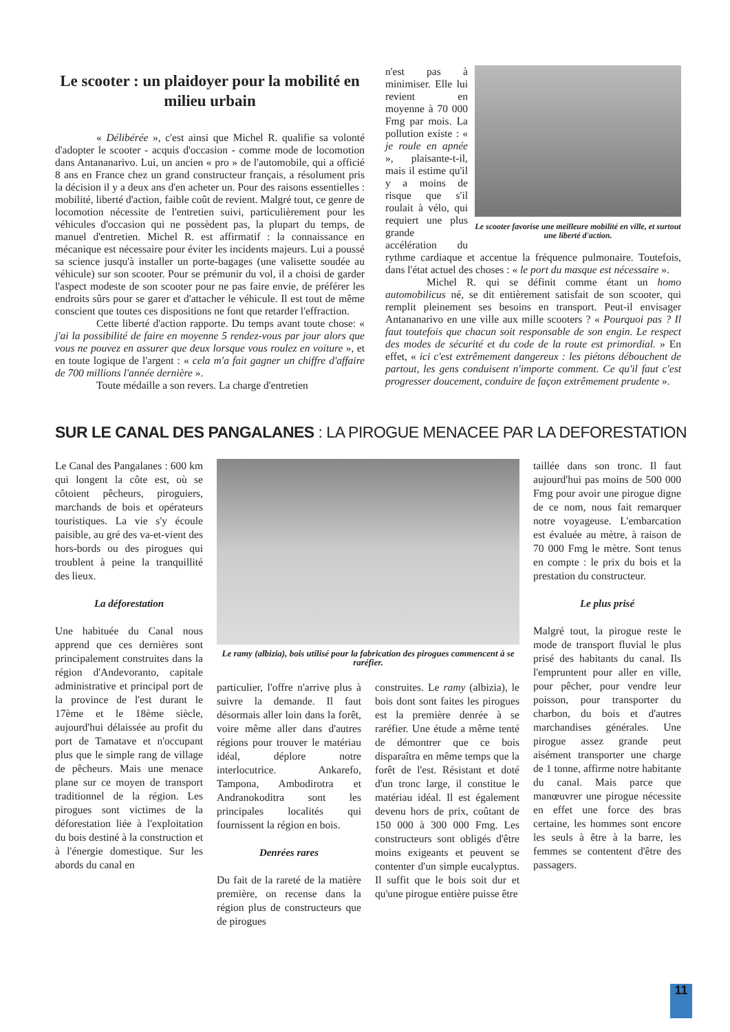Le scooter : un plaidoyer pour la mobilité en milieu urbain
« Délibérée », c'est ainsi que Michel R. qualifie sa volonté d'adopter le scooter - acquis d'occasion - comme mode de locomotion dans Antananarivo. Lui, un ancien « pro » de l'automobile, qui a officié 8 ans en France chez un grand constructeur français, a résolument pris la décision il y a deux ans d'en acheter un. Pour des raisons essentielles : mobilité, liberté d'action, faible coût de revient. Malgré tout, ce genre de locomotion nécessite de l'entretien suivi, particulièrement pour les véhicules d'occasion qui ne possèdent pas, la plupart du temps, de manuel d'entretien. Michel R. est affirmatif : la connaissance en mécanique est nécessaire pour éviter les incidents majeurs. Lui a poussé sa science jusqu'à installer un porte-bagages (une valisette soudée au véhicule) sur son scooter. Pour se prémunir du vol, il a choisi de garder l'aspect modeste de son scooter pour ne pas faire envie, de préférer les endroits sûrs pour se garer et d'attacher le véhicule. Il est tout de même conscient que toutes ces dispositions ne font que retarder l'effraction.
Cette liberté d'action rapporte. Du temps avant toute chose: « j'ai la possibilité de faire en moyenne 5 rendez-vous par jour alors que vous ne pouvez en assurer que deux lorsque vous roulez en voiture », et en toute logique de l'argent : « cela m'a fait gagner un chiffre d'affaire de 700 millions l'année dernière ».
Toute médaille a son revers. La charge d'entretien
Le scooter favorise une meilleure mobilité en ville, et surtout une liberté d'action.
n'est pas à minimiser. Elle lui revient en moyenne à 70 000 Fmg par mois. La pollution existe : « je roule en apnée », plaisante-t-il, mais il estime qu'il y a moins de risque que s'il roulait à vélo, qui requiert une plus grande accélération du rythme cardiaque et accentue la fréquence pulmonaire. Toutefois, dans l'état actuel des choses : « le port du masque est nécessaire ».
Michel R. qui se définit comme étant un homo automobilicus né, se dit entièrement satisfait de son scooter, qui remplit pleinement ses besoins en transport. Peut-il envisager Antananarivo en une ville aux mille scooters ? « Pourquoi pas ? Il faut toutefois que chacun soit responsable de son engin. Le respect des modes de sécurité et du code de la route est primordial. » En effet, « ici c'est extrêmement dangereux : les piétons débouchent de partout, les gens conduisent n'importe comment. Ce qu'il faut c'est progresser doucement, conduire de façon extrêmement prudente ».
SUR LE CANAL DES PANGALANES : LA PIROGUE MENACEE PAR LA DEFORESTATION
Le Canal des Pangalanes : 600 km qui longent la côte est, où se côtoient pêcheurs, piroguiers, marchands de bois et opérateurs touristiques. La vie s'y écoule paisible, au gré des va-et-vient des hors-bords ou des pirogues qui troublent à peine la tranquillité des lieux.
La déforestation
Une habituée du Canal nous apprend que ces dernières sont principalement construites dans la région d'Andevoranto, capitale administrative et principal port de la province de l'est durant le 17ème et le 18ème siècle, aujourd'hui délaissée au profit du port de Tamatave et n'occupant plus que le simple rang de village de pêcheurs. Mais une menace plane sur ce moyen de transport traditionnel de la région. Les pirogues sont victimes de la déforestation liée à l'exploitation du bois destiné à la construction et à l'énergie domestique. Sur les abords du canal en
Le ramy (albizia), bois utilisé pour la fabrication des pirogues commencent à se raréfier.
particulier, l'offre n'arrive plus à suivre la demande. Il faut désormais aller loin dans la forêt, voire même aller dans d'autres régions pour trouver le matériau idéal, déplore notre interlocutrice. Ankarefo, Tampona, Ambodirotra et Andranokoditra sont les principales localités qui fournissent la région en bois.
Denrées rares
Du fait de la rareté de la matière première, on recense dans la région plus de constructeurs que de pirogues
construites. Le ramy (albizia), le bois dont sont faites les pirogues est la première denrée à se raréfier. Une étude a même tenté de démontrer que ce bois disparaîtra en même temps que la forêt de l'est. Résistant et doté d'un tronc large, il constitue le matériau idéal. Il est également devenu hors de prix, coûtant de 150 000 à 300 000 Fmg. Les constructeurs sont obligés d'être moins exigeants et peuvent se contenter d'un simple eucalyptus. Il suffit que le bois soit dur et qu'une pirogue entière puisse être
taillée dans son tronc. Il faut aujourd'hui pas moins de 500 000 Fmg pour avoir une pirogue digne de ce nom, nous fait remarquer notre voyageuse. L'embarcation est évaluée au mètre, à raison de 70 000 Fmg le mètre. Sont tenus en compte : le prix du bois et la prestation du constructeur.
Le plus prisé
Malgré tout, la pirogue reste le mode de transport fluvial le plus prisé des habitants du canal. Ils l'empruntent pour aller en ville, pour pêcher, pour vendre leur poisson, pour transporter du charbon, du bois et d'autres marchandises générales. Une pirogue assez grande peut aisément transporter une charge de 1 tonne, affirme notre habitante du canal. Mais parce que manœuvrer une pirogue nécessite en effet une force des bras certaine, les hommes sont encore les seuls à être à la barre, les femmes se contentent d'être des passagers.
11